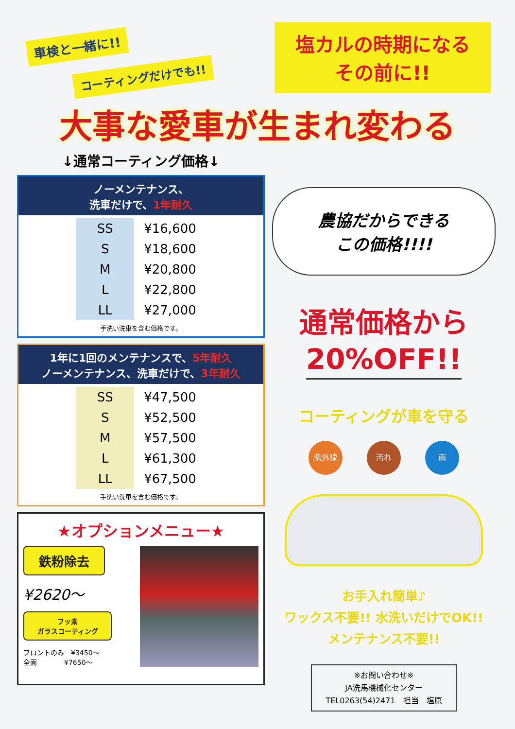車検と一緒に!!
コーティングだけでも!!
塩カルの時期になる
その前に!!
大事な愛車が生まれ変わる
↓通常コーティング価格↓
ノーメンテナンス、
洗車だけで、1年耐久
| SS | ¥16,600 |
| S | ¥18,600 |
| M | ¥20,800 |
| L | ¥22,800 |
| LL | ¥27,000 |
手洗い洗車を含む価格です。
1年に1回のメンテナンスで、5年耐久
ノーメンテナンス、洗車だけで、3年耐久
| SS | ¥47,500 |
| S | ¥52,500 |
| M | ¥57,500 |
| L | ¥61,300 |
| LL | ¥67,500 |
手洗い洗車を含む価格です。
★オプションメニュー★
鉄粉除去
¥2620～
フッ素
ガラスコーティング
フロントのみ　¥3450～
全面　　　　¥7650～
農協だからできる
この価格!!!!
通常価格から
20%OFF!!
コーティングが車を守る
紫外線 汚れ 雨
お手入れ簡単♪
ワックス不要!! 水洗いだけでOK!!
メンテナンス不要!!
※お問い合わせ※
JA洗馬機械化センター
TEL0263(54)2471　担当　塩原